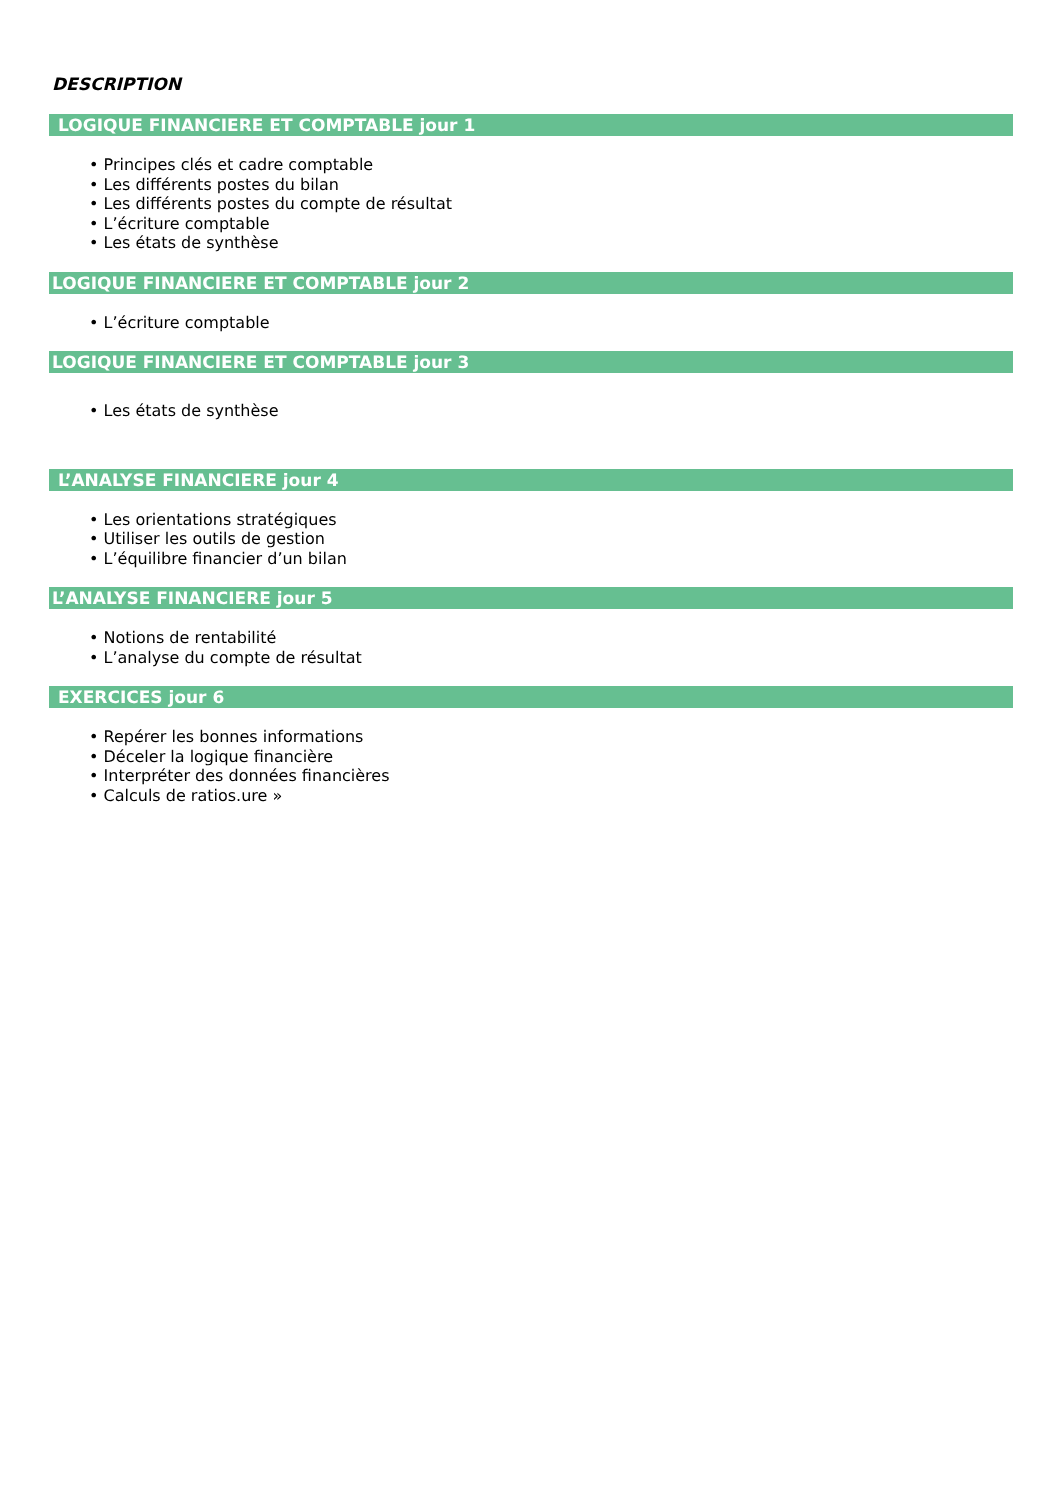DESCRIPTION
LOGIQUE FINANCIERE ET COMPTABLE jour 1
Principes clés et cadre comptable
Les différents postes du bilan
Les différents postes du compte de résultat
L’écriture comptable
Les états de synthèse
LOGIQUE FINANCIERE ET COMPTABLE jour 2
L’écriture comptable
LOGIQUE FINANCIERE ET COMPTABLE jour 3
Les états de synthèse
L’ANALYSE FINANCIERE jour 4
Les orientations stratégiques
Utiliser les outils de gestion
L’équilibre financier d’un bilan
L’ANALYSE FINANCIERE jour 5
Notions de rentabilité
L’analyse du compte de résultat
EXERCICES jour 6
Repérer les bonnes informations
Déceler la logique financière
Interpréter des données financières
Calculs de ratios.ure »